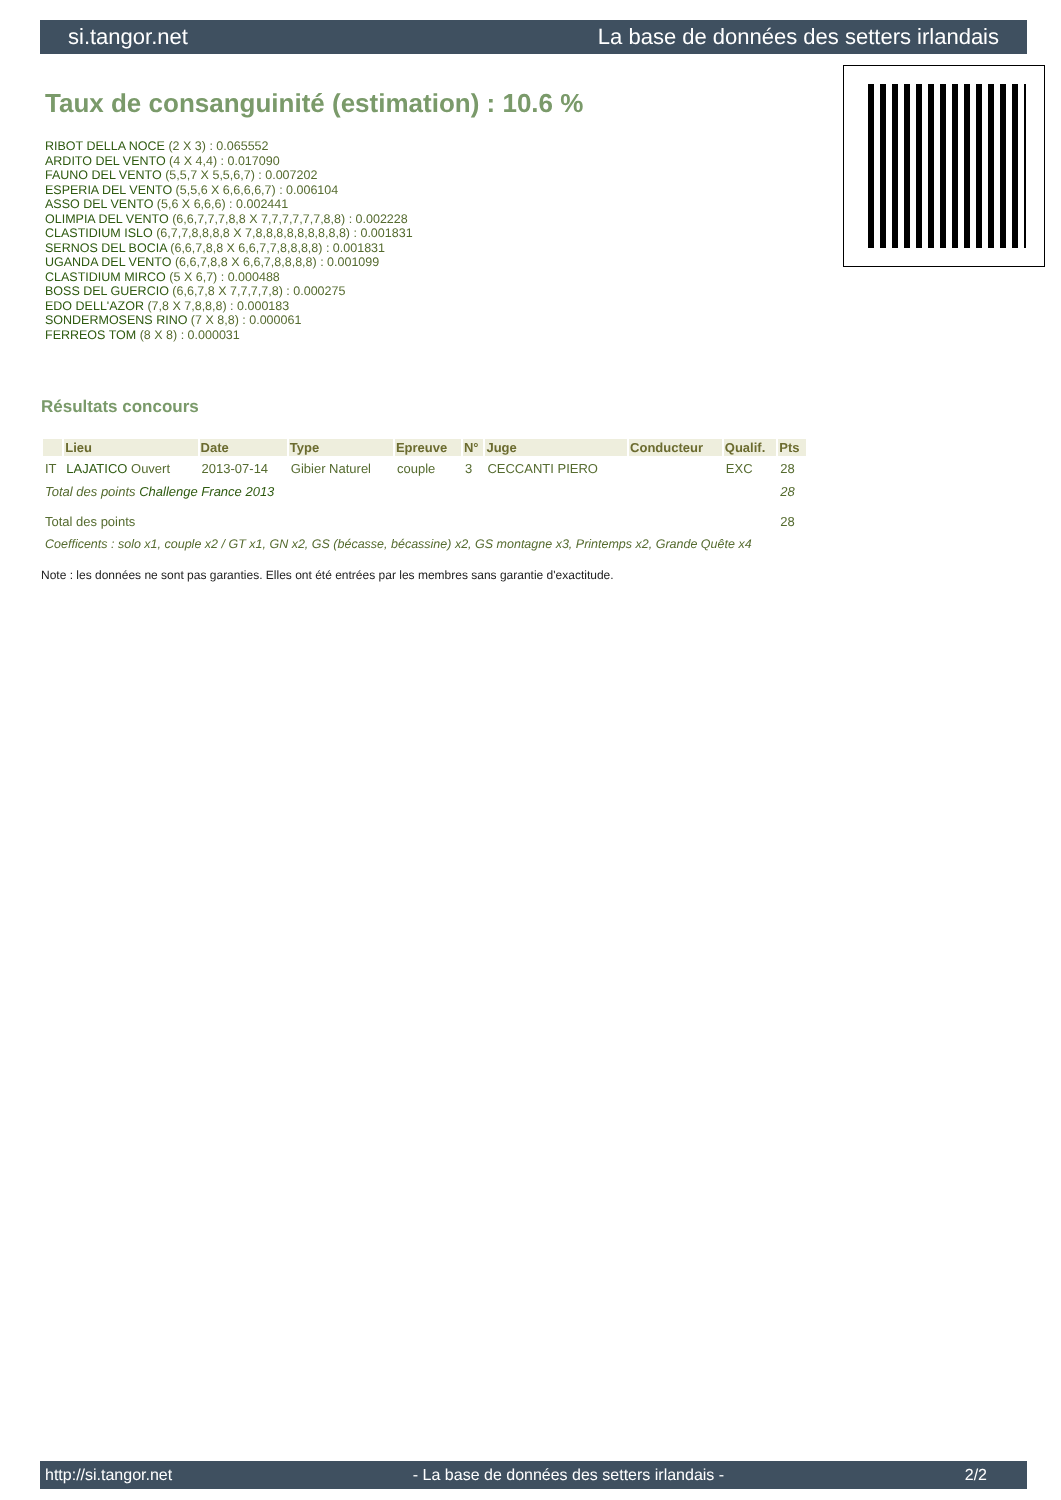si.tangor.net La base de données des setters irlandais
Taux de consanguinité (estimation) : 10.6 %
RIBOT DELLA NOCE (2 X 3) : 0.065552
ARDITO DEL VENTO (4 X 4,4) : 0.017090
FAUNO DEL VENTO (5,5,7 X 5,5,6,7) : 0.007202
ESPERIA DEL VENTO (5,5,6 X 6,6,6,6,7) : 0.006104
ASSO DEL VENTO (5,6 X 6,6,6) : 0.002441
OLIMPIA DEL VENTO (6,6,7,7,7,8,8 X 7,7,7,7,7,7,8,8) : 0.002228
CLASTIDIUM ISLO (6,7,7,8,8,8,8 X 7,8,8,8,8,8,8,8,8,8) : 0.001831
SERNOS DEL BOCIA (6,6,7,8,8 X 6,6,7,7,8,8,8,8) : 0.001831
UGANDA DEL VENTO (6,6,7,8,8 X 6,6,7,8,8,8,8) : 0.001099
CLASTIDIUM MIRCO (5 X 6,7) : 0.000488
BOSS DEL GUERCIO (6,6,7,8 X 7,7,7,7,8) : 0.000275
EDO DELL'AZOR (7,8 X 7,8,8,8) : 0.000183
SONDERMOSENS RINO (7 X 8,8) : 0.000061
FERREOS TOM (8 X 8) : 0.000031
Résultats concours
| | Lieu | Date | Type | Epreuve | N° | Juge | Conducteur | Qualif. | Pts |
| --- | --- | --- | --- | --- | --- | --- | --- | --- | --- |
| IT | LAJATICO Ouvert | 2013-07-14 | Gibier Naturel | couple | 3 | CECCANTI PIERO | | EXC | 28 |
| Total des points Challenge France 2013 | | | | | | | | | 28 |
| Total des points | | | | | | | | | 28 |
| Coefficents : solo x1, couple x2 / GT x1, GN x2, GS (bécasse, bécassine) x2, GS montagne x3, Printemps x2, Grande Quête x4 | | | | | | | | | |
Note : les données ne sont pas garanties. Elles ont été entrées par les membres sans garantie d'exactitude.
http://si.tangor.net - La base de données des setters irlandais - 2/2